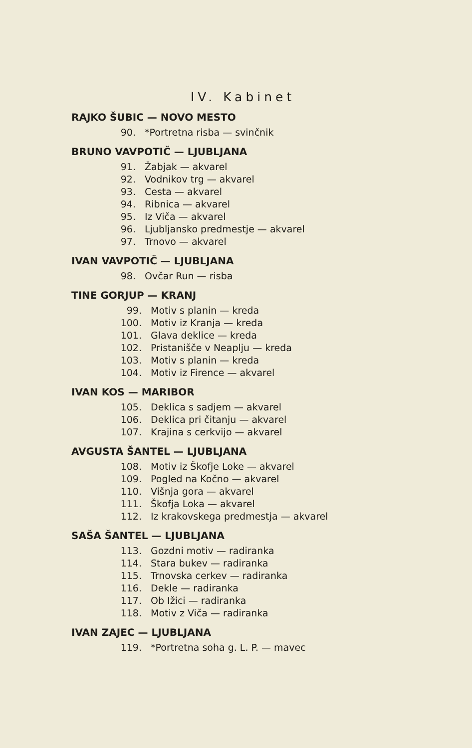IV. Kabinet
RAJKO ŠUBIC — NOVO MESTO
90. *Portretna risba — svinčnik
BRUNO VAVPOTIČ — LJUBLJANA
91. Žabjak — akvarel
92. Vodnikov trg — akvarel
93. Cesta — akvarel
94. Ribnica — akvarel
95. Iz Viča — akvarel
96. Ljubljansko predmestje — akvarel
97. Trnovo — akvarel
IVAN VAVPOTIČ — LJUBLJANA
98. Ovčar Run — risba
TINE GORJUP — KRANJ
99. Motiv s planin — kreda
100. Motiv iz Kranja — kreda
101. Glava deklice — kreda
102. Pristanišče v Neaplju — kreda
103. Motiv s planin — kreda
104. Motiv iz Firence — akvarel
IVAN KOS — MARIBOR
105. Deklica s sadjem — akvarel
106. Deklica pri čitanju — akvarel
107. Krajina s cerkvijo — akvarel
AVGUSTA ŠANTEL — LJUBLJANA
108. Motiv iz Škofje Loke — akvarel
109. Pogled na Kočno — akvarel
110. Višnja gora — akvarel
111. Škofja Loka — akvarel
112. Iz krakovskega predmestja — akvarel
SAŠA ŠANTEL — LJUBLJANA
113. Gozdni motiv — radiranka
114. Stara bukev — radiranka
115. Trnovska cerkev — radiranka
116. Dekle — radiranka
117. Ob Ižici — radiranka
118. Motiv z Viča — radiranka
IVAN ZAJEC — LJUBLJANA
119. *Portretna soha g. L. P. — mavec